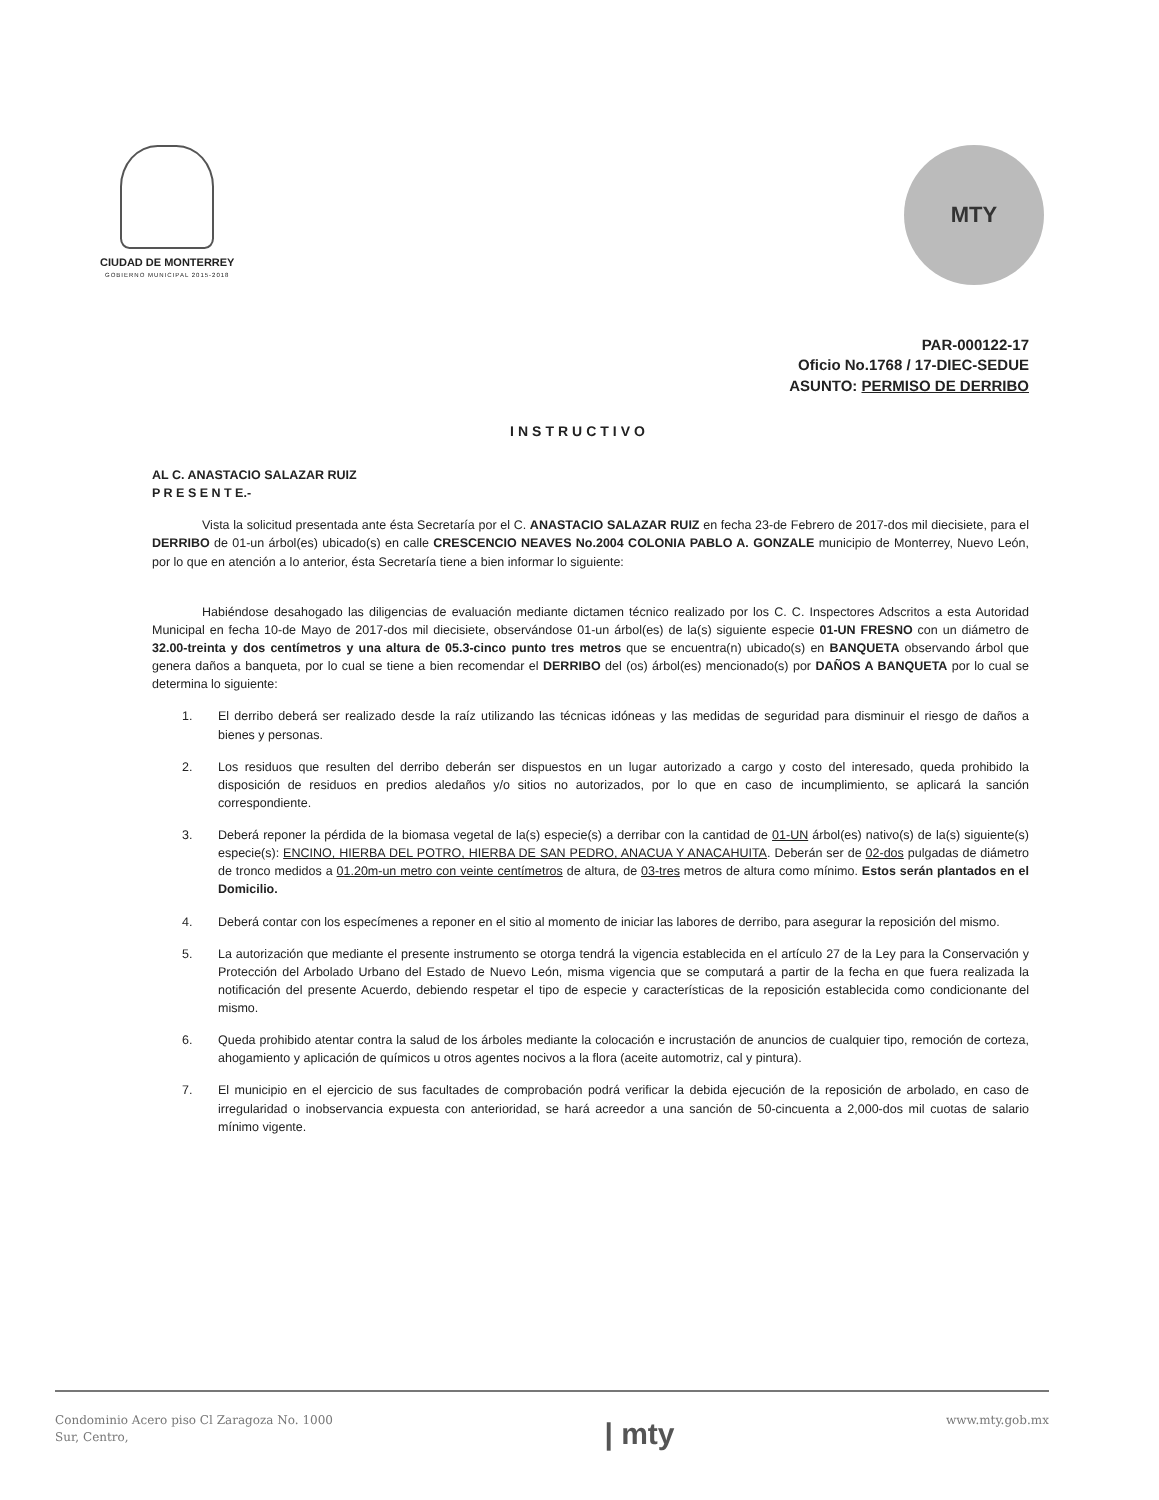CIUDAD DE MONTERREY
GOBIERNO MUNICIPAL 2015-2018
MTY
PAR-000122-17
Oficio No.1768 / 17-DIEC-SEDUE
ASUNTO: PERMISO DE DERRIBO
INSTRUCTIVO
AL C. ANASTACIO SALAZAR RUIZ
P R E S E N T E.-
Vista la solicitud presentada ante ésta Secretaría por el C. ANASTACIO SALAZAR RUIZ en fecha 23-de Febrero de 2017-dos mil diecisiete, para el DERRIBO de 01-un árbol(es) ubicado(s) en calle CRESCENCIO NEAVES No.2004 COLONIA PABLO A. GONZALE municipio de Monterrey, Nuevo León, por lo que en atención a lo anterior, ésta Secretaría tiene a bien informar lo siguiente:
Habiéndose desahogado las diligencias de evaluación mediante dictamen técnico realizado por los C. C. Inspectores Adscritos a esta Autoridad Municipal en fecha 10-de Mayo de 2017-dos mil diecisiete, observándose 01-un árbol(es) de la(s) siguiente especie 01-UN FRESNO con un diámetro de 32.00-treinta y dos centímetros y una altura de 05.3-cinco punto tres metros que se encuentra(n) ubicado(s) en BANQUETA observando árbol que genera daños a banqueta, por lo cual se tiene a bien recomendar el DERRIBO del (os) árbol(es) mencionado(s) por DAÑOS A BANQUETA por lo cual se determina lo siguiente:
1. El derribo deberá ser realizado desde la raíz utilizando las técnicas idóneas y las medidas de seguridad para disminuir el riesgo de daños a bienes y personas.
2. Los residuos que resulten del derribo deberán ser dispuestos en un lugar autorizado a cargo y costo del interesado, queda prohibido la disposición de residuos en predios aledaños y/o sitios no autorizados, por lo que en caso de incumplimiento, se aplicará la sanción correspondiente.
3. Deberá reponer la pérdida de la biomasa vegetal de la(s) especie(s) a derribar con la cantidad de 01-UN árbol(es) nativo(s) de la(s) siguiente(s) especie(s): ENCINO, HIERBA DEL POTRO, HIERBA DE SAN PEDRO, ANACUA Y ANACAHUITA. Deberán ser de 02-dos pulgadas de diámetro de tronco medidos a 01.20m-un metro con veinte centímetros de altura, de 03-tres metros de altura como mínimo. Estos serán plantados en el Domicilio.
4. Deberá contar con los especímenes a reponer en el sitio al momento de iniciar las labores de derribo, para asegurar la reposición del mismo.
5. La autorización que mediante el presente instrumento se otorga tendrá la vigencia establecida en el artículo 27 de la Ley para la Conservación y Protección del Arbolado Urbano del Estado de Nuevo León, misma vigencia que se computará a partir de la fecha en que fuera realizada la notificación del presente Acuerdo, debiendo respetar el tipo de especie y características de la reposición establecida como condicionante del mismo.
6. Queda prohibido atentar contra la salud de los árboles mediante la colocación e incrustación de anuncios de cualquier tipo, remoción de corteza, ahogamiento y aplicación de químicos u otros agentes nocivos a la flora (aceite automotriz, cal y pintura).
7. El municipio en el ejercicio de sus facultades de comprobación podrá verificar la debida ejecución de la reposición de arbolado, en caso de irregularidad o inobservancia expuesta con anterioridad, se hará acreedor a una sanción de 50-cincuenta a 2,000-dos mil cuotas de salario mínimo vigente.
Condominio Acero piso Cl Zaragoza No. 1000
Sur, Centro,
| mty
www.mty.gob.mx